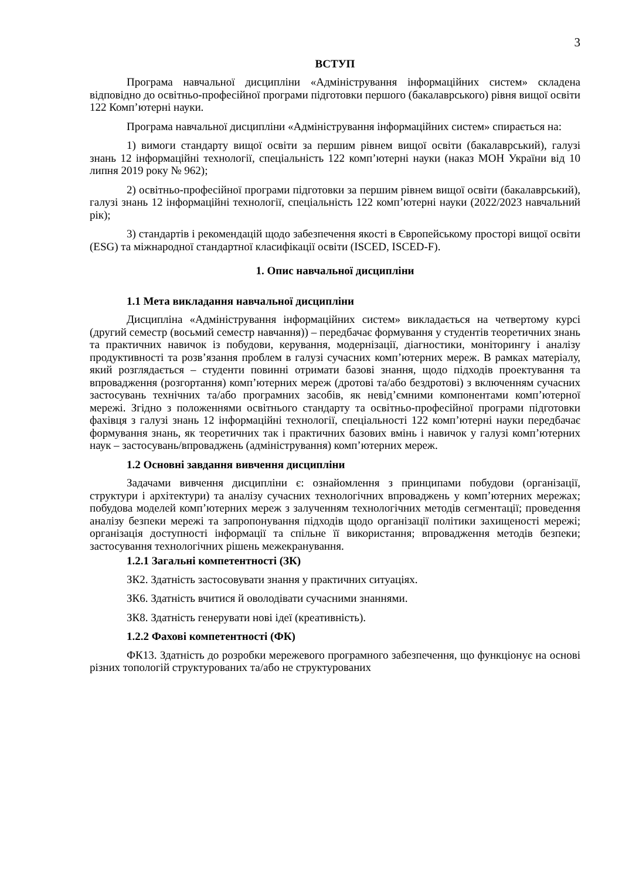3
ВСТУП
Програма навчальної дисципліни «Адміністрування інформаційних систем» складена відповідно до освітньо-професійної програми підготовки першого (бакалаврського) рівня вищої освіти 122 Комп’ютерні науки.
Програма навчальної дисципліни «Адміністрування інформаційних систем» спирається на:
1) вимоги стандарту вищої освіти за першим рівнем вищої освіти (бакалаврський), галузі знань 12 інформаційні технології, спеціальність 122 комп’ютерні науки (наказ МОН України від 10 липня 2019 року № 962);
2) освітньо-професійної програми підготовки за першим рівнем вищої освіти (бакалаврський), галузі знань 12 інформаційні технології, спеціальність 122 комп’ютерні науки (2022/2023 навчальний рік);
3) стандартів і рекомендацій щодо забезпечення якості в Європейському просторі вищої освіти (ESG) та міжнародної стандартної класифікації освіти (ISCED, ISCED-F).
1. Опис навчальної дисципліни
1.1 Мета викладання навчальної дисципліни
Дисципліна «Адміністрування інформаційних систем» викладається на четвертому курсі (другий семестр (восьмий семестр навчання)) – передбачає формування у студентів теоретичних знань та практичних навичок із побудови, керування, модернізації, діагностики, моніторингу і аналізу продуктивності та розв’язання проблем в галузі сучасних комп’ютерних мереж. В рамках матеріалу, який розглядається – студенти повинні отримати базові знання, щодо підходів проектування та впровадження (розгортання) комп’ютерних мереж (дротові та/або бездротові) з включенням сучасних застосувань технічних та/або програмних засобів, як невід’ємними компонентами комп’ютерної мережі. Згідно з положеннями освітнього стандарту та освітньо-професійної програми підготовки фахівця з галузі знань 12 інформаційні технології, спеціальності 122 комп’ютерні науки передбачає формування знань, як теоретичних так і практичних базових вмінь і навичок у галузі комп’ютерних наук – застосувань/впроваджень (адміністрування) комп’ютерних мереж.
1.2 Основні завдання вивчення дисципліни
Задачами вивчення дисципліни є: ознайомлення з принципами побудови (організації, структури і архітектури) та аналізу сучасних технологічних впроваджень у комп’ютерних мережах; побудова моделей комп’ютерних мереж з залученням технологічних методів сегментації; проведення аналізу безпеки мережі та запропонування підходів щодо організації політики захищеності мережі; організація доступності інформації та спільне її використання; впровадження методів безпеки; застосування технологічних рішень межекранування.
1.2.1 Загальні компетентності (ЗК)
ЗК2. Здатність застосовувати знання у практичних ситуаціях.
ЗК6. Здатність вчитися й оволодівати сучасними знаннями.
ЗК8. Здатність генерувати нові ідеї (креативність).
1.2.2 Фахові компетентності (ФК)
ФК13. Здатність до розробки мережевого програмного забезпечення, що функціонує на основі різних топологій структурованих та/або не структурованих